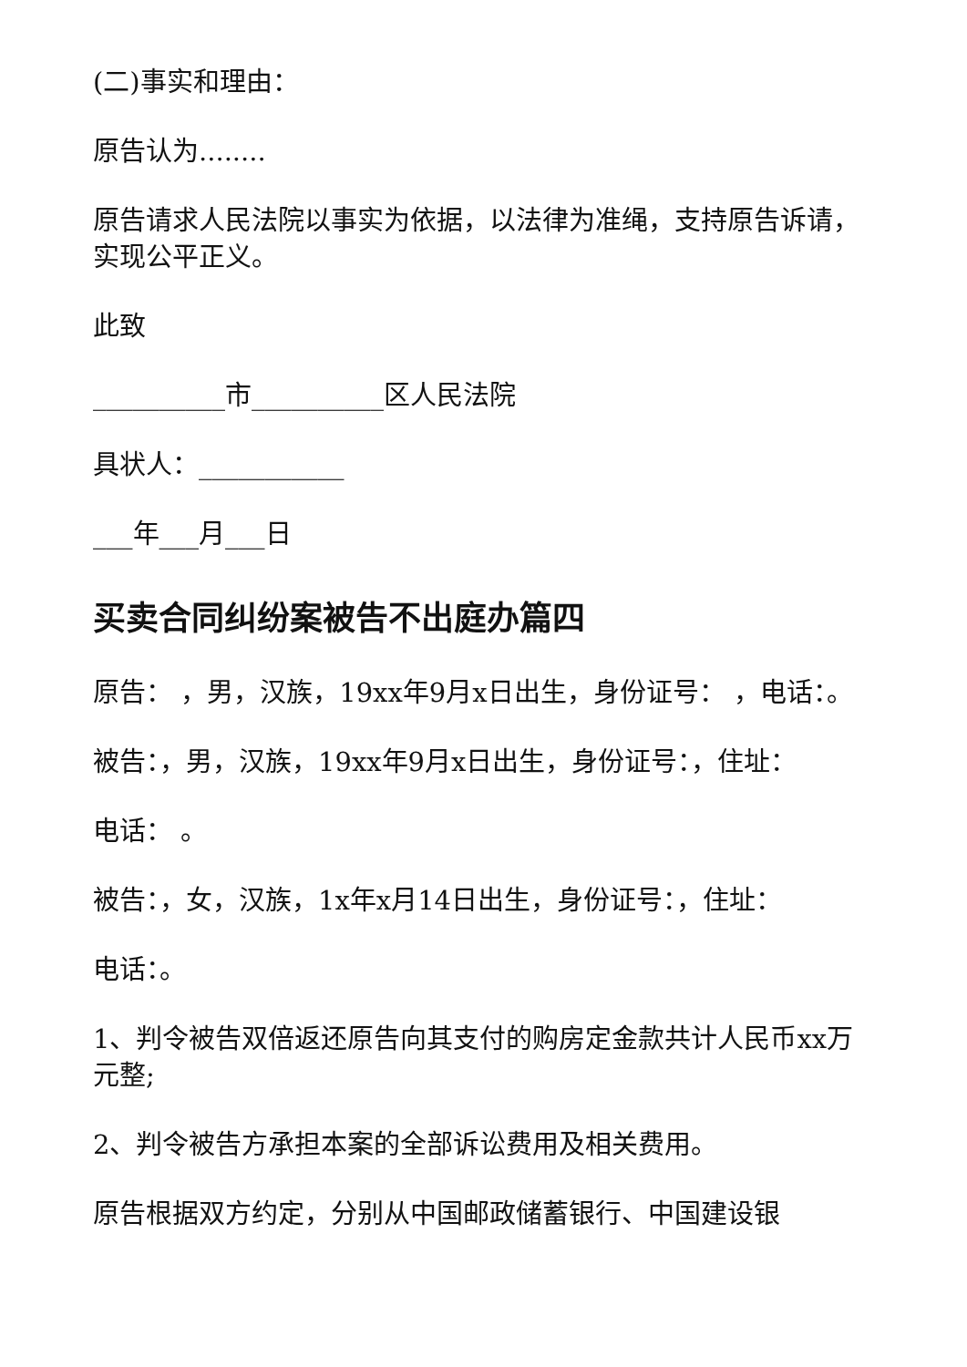(二)事实和理由：
原告认为........
原告请求人民法院以事实为依据，以法律为准绳，支持原告诉请，实现公平正义。
此致
__________市__________区人民法院
具状人：___________
___年___月___日
买卖合同纠纷案被告不出庭办篇四
原告： ，男，汉族，19xx年9月x日出生，身份证号： ，电话：。
被告：，男，汉族，19xx年9月x日出生，身份证号：，住址：
电话： 。
被告：，女，汉族，1x年x月14日出生，身份证号：，住址：
电话：。
1、判令被告双倍返还原告向其支付的购房定金款共计人民币xx万元整;
2、判令被告方承担本案的全部诉讼费用及相关费用。
原告根据双方约定，分别从中国邮政储蓄银行、中国建设银